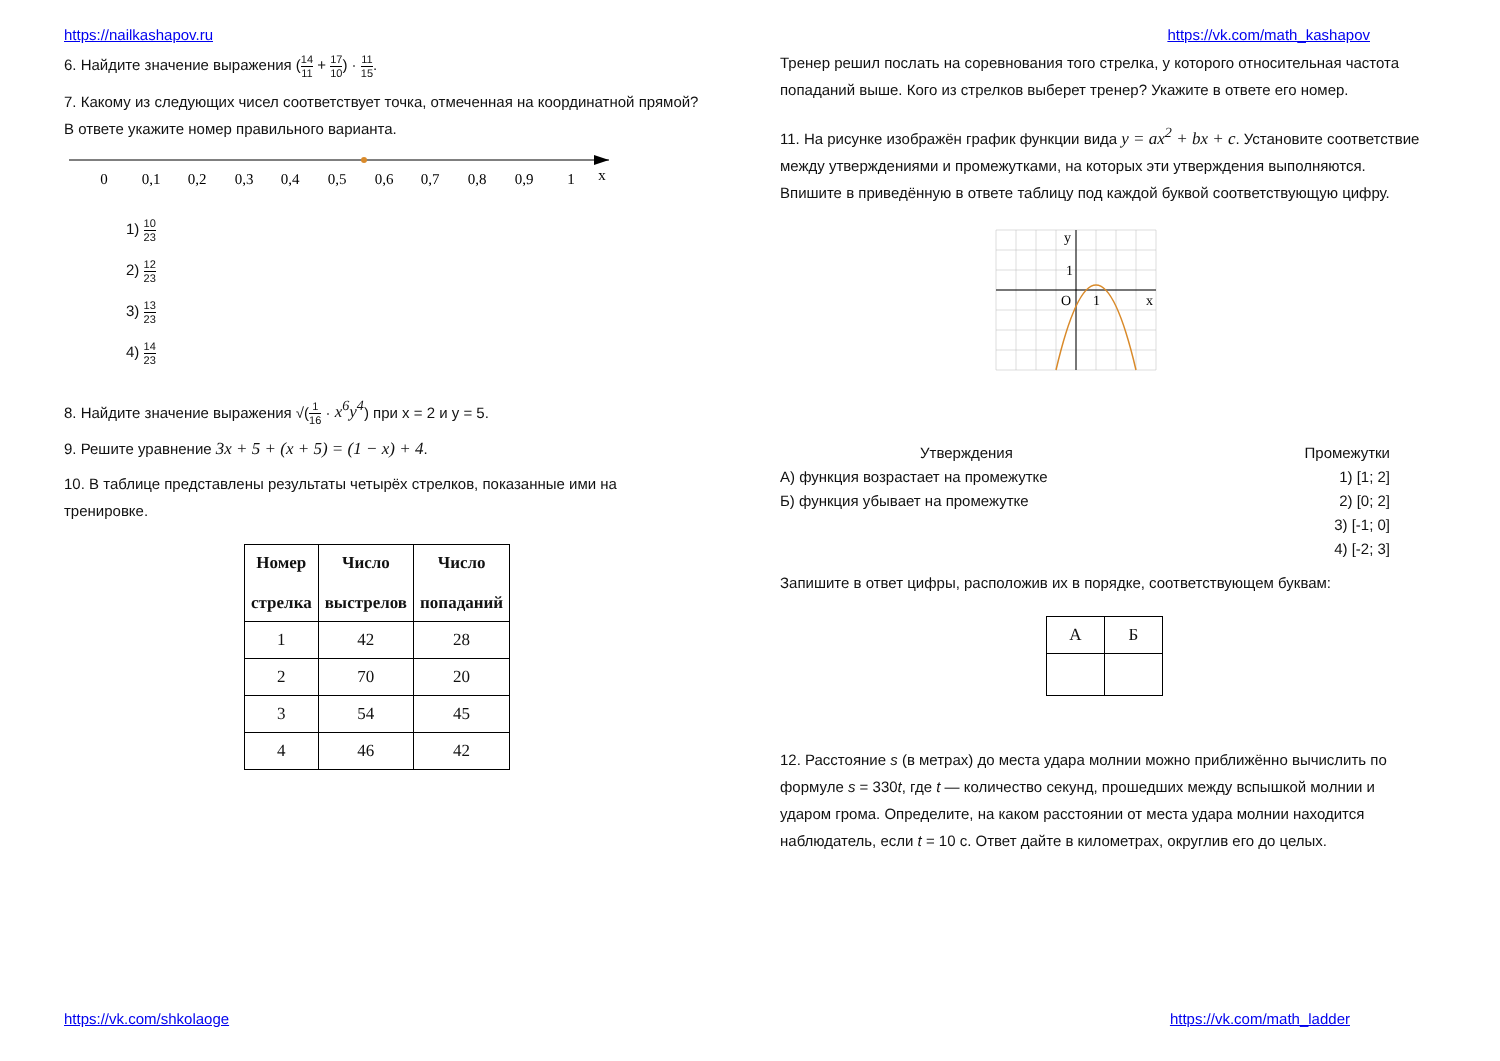https://nailkashapov.ru https://vk.com/math_kashapov
6. Найдите значение выражения (14 11 + 17 10) · 11 15.
7. Какому из следующих чисел соответствует точка, отмеченная на координатной прямой? В ответе укажите номер правильного варианта.
0
0,1
0,2
0,3
0,4
0,5
0,6
0,7
0,8
0,9
1
x
1) 10 23
2) 12 23
3) 13 23
4) 14 23
8. Найдите значение выражения √(1 16 · x<sup>6</sup>y<sup>4</sup>) при x = 2 и y = 5.
9. Решите уравнение 3x + 5 + (x + 5) = (1 − x) + 4.
10. В таблице представлены результаты четырёх стрелков, показанные ими на тренировке.
| Номер стрелка | Число выстрелов | Число попаданий |
| --- | --- | --- |
| 1 | 42 | 28 |
| 2 | 70 | 20 |
| 3 | 54 | 45 |
| 4 | 46 | 42 |
Тренер решил послать на соревнования того стрелка, у которого относительная частота попаданий выше. Кого из стрелков выберет тренер? Укажите в ответе его номер.
11. На рисунке изображён график функции вида y = ax<sup>2</sup> + bx + c. Установите соответствие между утверждениями и промежутками, на которых эти утверждения выполняются. Впишите в приведённую в ответе таблицу под каждой буквой соответствующую цифру.
y
1
O
1
x
Утверждения
А) функция возрастает на промежутке
Б) функция убывает на промежутке
Промежутки
1) [1; 2]
2) [0; 2]
3) [-1; 0]
4) [-2; 3]
Запишите в ответ цифры, расположив их в порядке, соответствующем буквам:
| А | Б |
12. Расстояние s (в метрах) до места удара молнии можно приближённо вычислить по формуле s = 330t, где t — количество секунд, прошедших между вспышкой молнии и ударом грома. Определите, на каком расстоянии от места удара молнии находится наблюдатель, если t = 10 с. Ответ дайте в километрах, округлив его до целых.
https://vk.com/shkolaoge https://vk.com/math_ladder